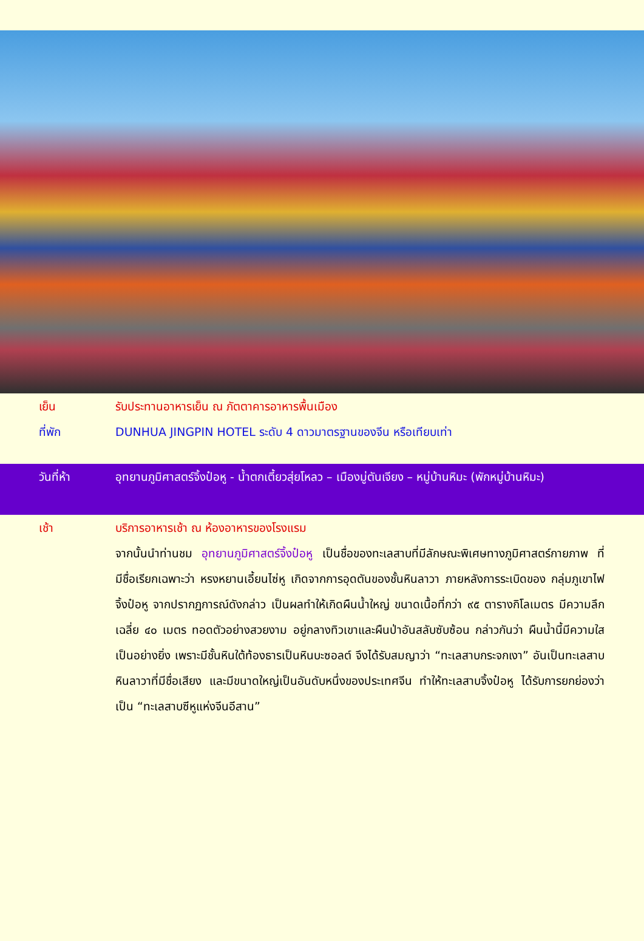เย็น รับประทานอาหารเย็น ณ ภัตตาคารอาหารพื้นเมือง
ที่พัก DUNHUA JINGPIN HOTEL ระดับ 4 ดาวมาตรฐานของจีน หรือเทียบเท่า
วันที่ห้า อุทยานภูมิศาสตร์จิ้งป๋อหู - น้ำตกเตี้ยวสุ่ยโหลว – เมืองมู่ตันเจียง – หมู่บ้านหิมะ (พักหมู่บ้านหิมะ)
เช้า บริการอาหารเช้า ณ ห้องอาหารของโรงแรม
จากนั้นนำท่านชม อุทยานภูมิศาสตร์จิ้งป๋อหู เป็นชื่อของทะเลสาบที่มีลักษณะพิเศษทางภูมิศาสตร์กายภาพ ที่มีชื่อเรียกเฉพาะว่า หรงหยานเอี้ยนไซ่หู เกิดจากการอุดตันของชั้นหินลาวา ภายหลังการระเบิดของ กลุ่มภูเขาไฟจิ้งป๋อหู จากปรากฏการณ์ดังกล่าว เป็นผลทำให้เกิดผืนน้ำใหญ่ ขนาดเนื้อที่กว่า ๙๕ ตารางกิโลเมตร มีความลึกเฉลี่ย ๔๐ เมตร ทอดตัวอย่างสวยงาม อยู่กลางทิวเขาและผืนป่าอันสลับซับซ้อน กล่าวกันว่า ผืนน้ำนี้มีความใสเป็นอย่างยิ่ง เพราะมีชั้นหินใต้ท้องธารเป็นหินบะซอลต์ จึงได้รับสมญาว่า “ทะเลสาบกระจกเงา” อันเป็นทะเลสาบหินลาวาที่มีชื่อเสียง และมีขนาดใหญ่เป็นอันดับหนึ่งของประเทศจีน ทำให้ทะเลสาบจิ้งป๋อหู ได้รับการยกย่องว่าเป็น “ทะเลสาบซีหูแห่งจีนอีสาน”